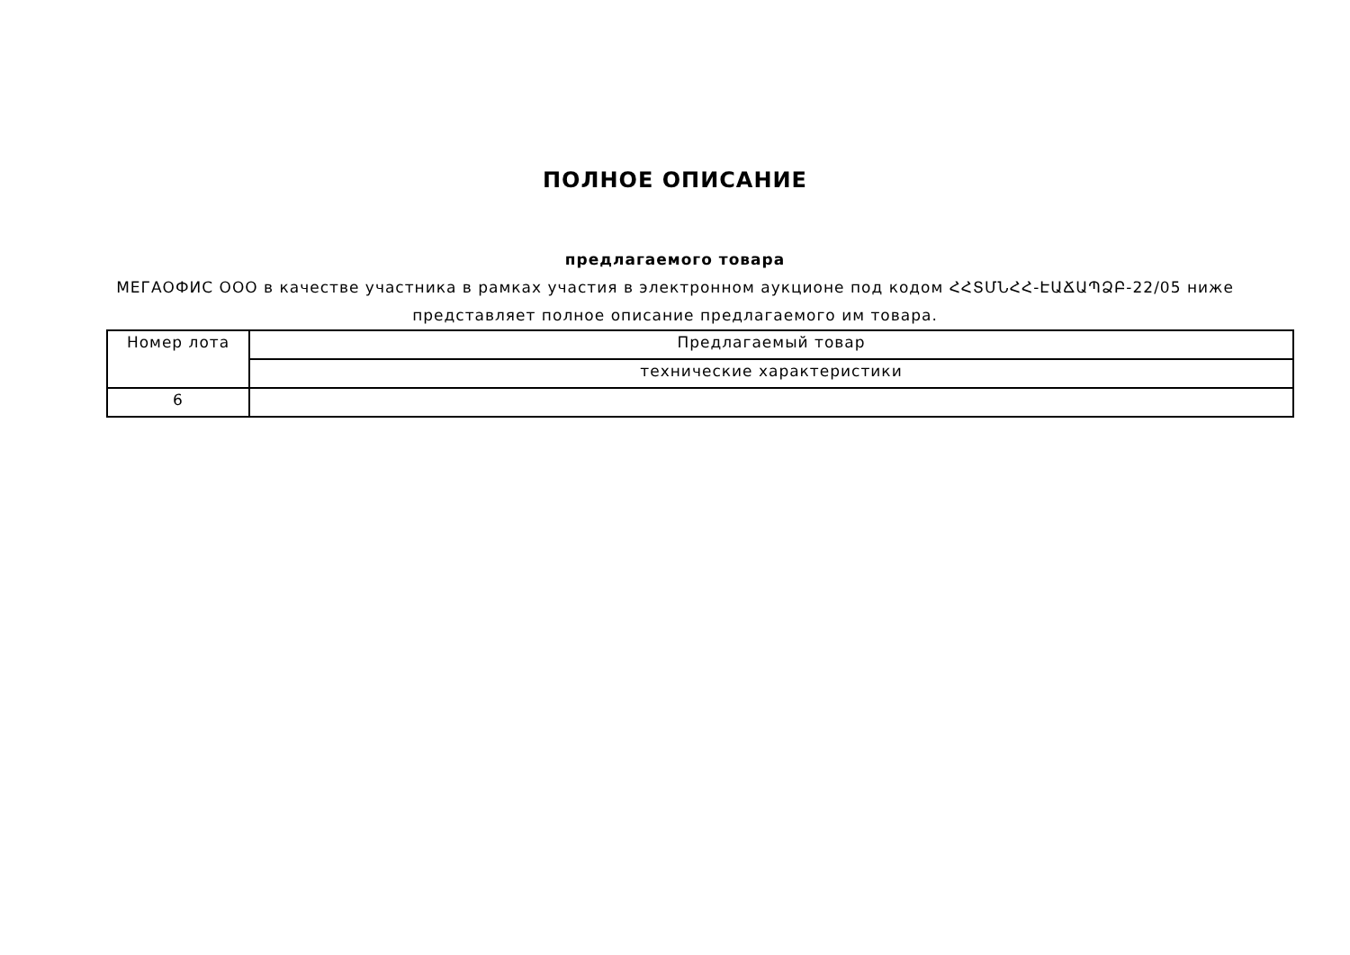ПОЛНОЕ ОПИСАНИЕ
предлагаемого товара
МЕГАОФИС ООО в качестве участника в рамках участия в электронном аукционе под кодом ՀՀՏՄՆՀՀ-ԷԱՃԱՊՁԲ-22/05 ниже представляет полное описание предлагаемого им товара.
| Номер лота | Предлагаемый товар |
| --- | --- |
| | технические характеристики |
| 6 | |